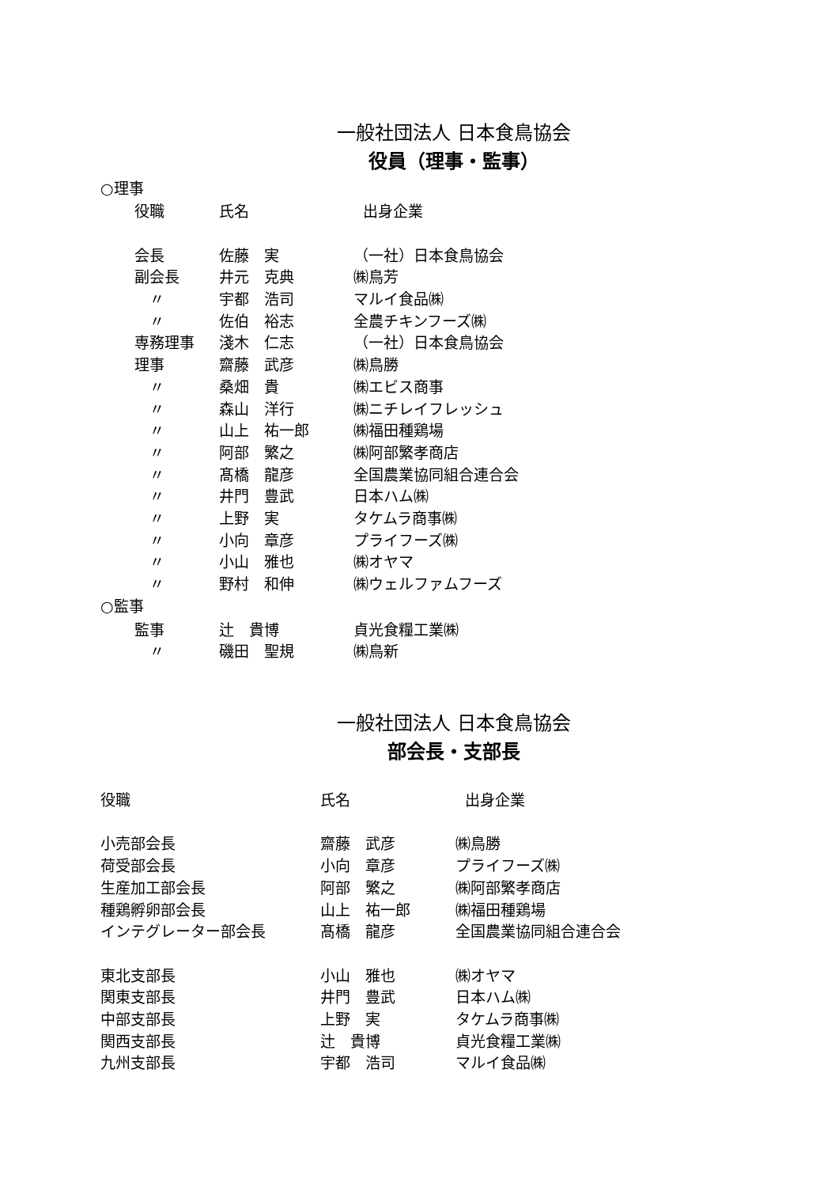一般社団法人 日本食鳥協会
役員（理事・監事）
○理事
| 役職 | 氏名 | 出身企業 |
| 会長 | 佐藤 実 | （一社）日本食鳥協会 |
| 副会長 | 井元 克典 | ㈱鳥芳 |
| 〃 | 宇都 浩司 | マルイ食品㈱ |
| 〃 | 佐伯 裕志 | 全農チキンフーズ㈱ |
| 専務理事 | 淺木 仁志 | （一社）日本食鳥協会 |
| 理事 | 齋藤 武彦 | ㈱鳥勝 |
| 〃 | 桑畑 貴 | ㈱エビス商事 |
| 〃 | 森山 洋行 | ㈱ニチレイフレッシュ |
| 〃 | 山上 祐一郎 | ㈱福田種鶏場 |
| 〃 | 阿部 繁之 | ㈱阿部繁孝商店 |
| 〃 | 髙橋 龍彦 | 全国農業協同組合連合会 |
| 〃 | 井門 豊武 | 日本ハム㈱ |
| 〃 | 上野 実 | タケムラ商事㈱ |
| 〃 | 小向 章彦 | プライフーズ㈱ |
| 〃 | 小山 雅也 | ㈱オヤマ |
| 〃 | 野村 和伸 | ㈱ウェルファムフーズ |
○監事
| 監事 | 辻 貴博 | 貞光食糧工業㈱ |
| 〃 | 磯田 聖規 | ㈱鳥新 |
一般社団法人 日本食鳥協会
部会長・支部長
| 役職 | 氏名 | 出身企業 |
| 小売部会長 | 齋藤 武彦 | ㈱鳥勝 |
| 荷受部会長 | 小向 章彦 | プライフーズ㈱ |
| 生産加工部会長 | 阿部 繁之 | ㈱阿部繁孝商店 |
| 種鶏孵卵部会長 | 山上 祐一郎 | ㈱福田種鶏場 |
| インテグレーター部会長 | 髙橋 龍彦 | 全国農業協同組合連合会 |
| 東北支部長 | 小山 雅也 | ㈱オヤマ |
| 関東支部長 | 井門 豊武 | 日本ハム㈱ |
| 中部支部長 | 上野 実 | タケムラ商事㈱ |
| 関西支部長 | 辻 貴博 | 貞光食糧工業㈱ |
| 九州支部長 | 宇都 浩司 | マルイ食品㈱ |